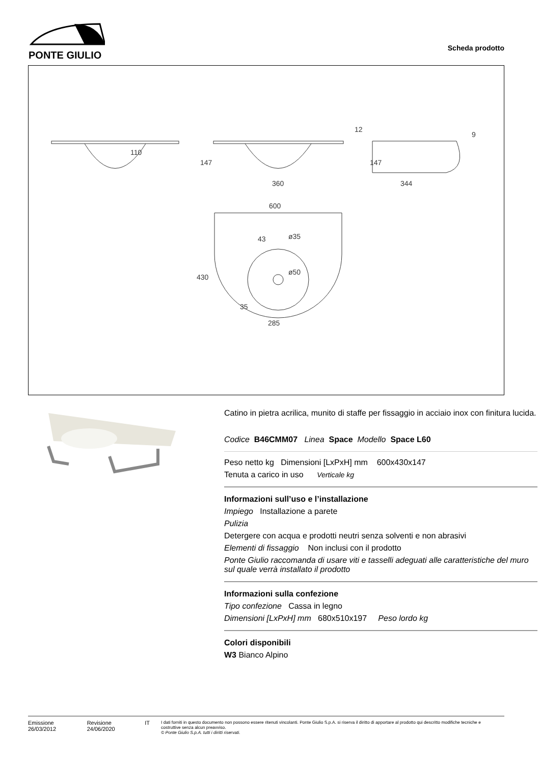PONTE GIULIO
Scheda prodotto
360
344
600
ø35
ø50
285
430
147
147
110
43
35
12
9
Catino in pietra acrilica, munito di staffe per fissaggio in acciaio inox con finitura lucida.
Codice B46CMM07 Linea Space Modello Space L60
Peso netto kg Dimensioni [LxPxH] mm 600x430x147
Tenuta a carico in uso Verticale kg
Informazioni sull’uso e l’installazione
Impiego Installazione a parete
Pulizia
Detergere con acqua e prodotti neutri senza solventi e non abrasivi
Elementi di fissaggio Non inclusi con il prodotto
Ponte Giulio raccomanda di usare viti e tasselli adeguati alle caratteristiche del muro sul quale verrà installato il prodotto
Informazioni sulla confezione
Tipo confezione Cassa in legno
Dimensioni [LxPxH] mm 680x510x197 Peso lordo kg
Colori disponibili
W3 Bianco Alpino
Emissione 26/03/2012 Revisione 24/06/2020 IT
I dati forniti in questo documento non possono essere ritenuti vincolanti. Ponte Giulio S.p.A. si riserva il diritto di apportare al prodotto qui descritto modifiche tecniche e costruttive senza alcun preavviso.
© Ponte Giulio S.p.A. tutti i diritti riservati.